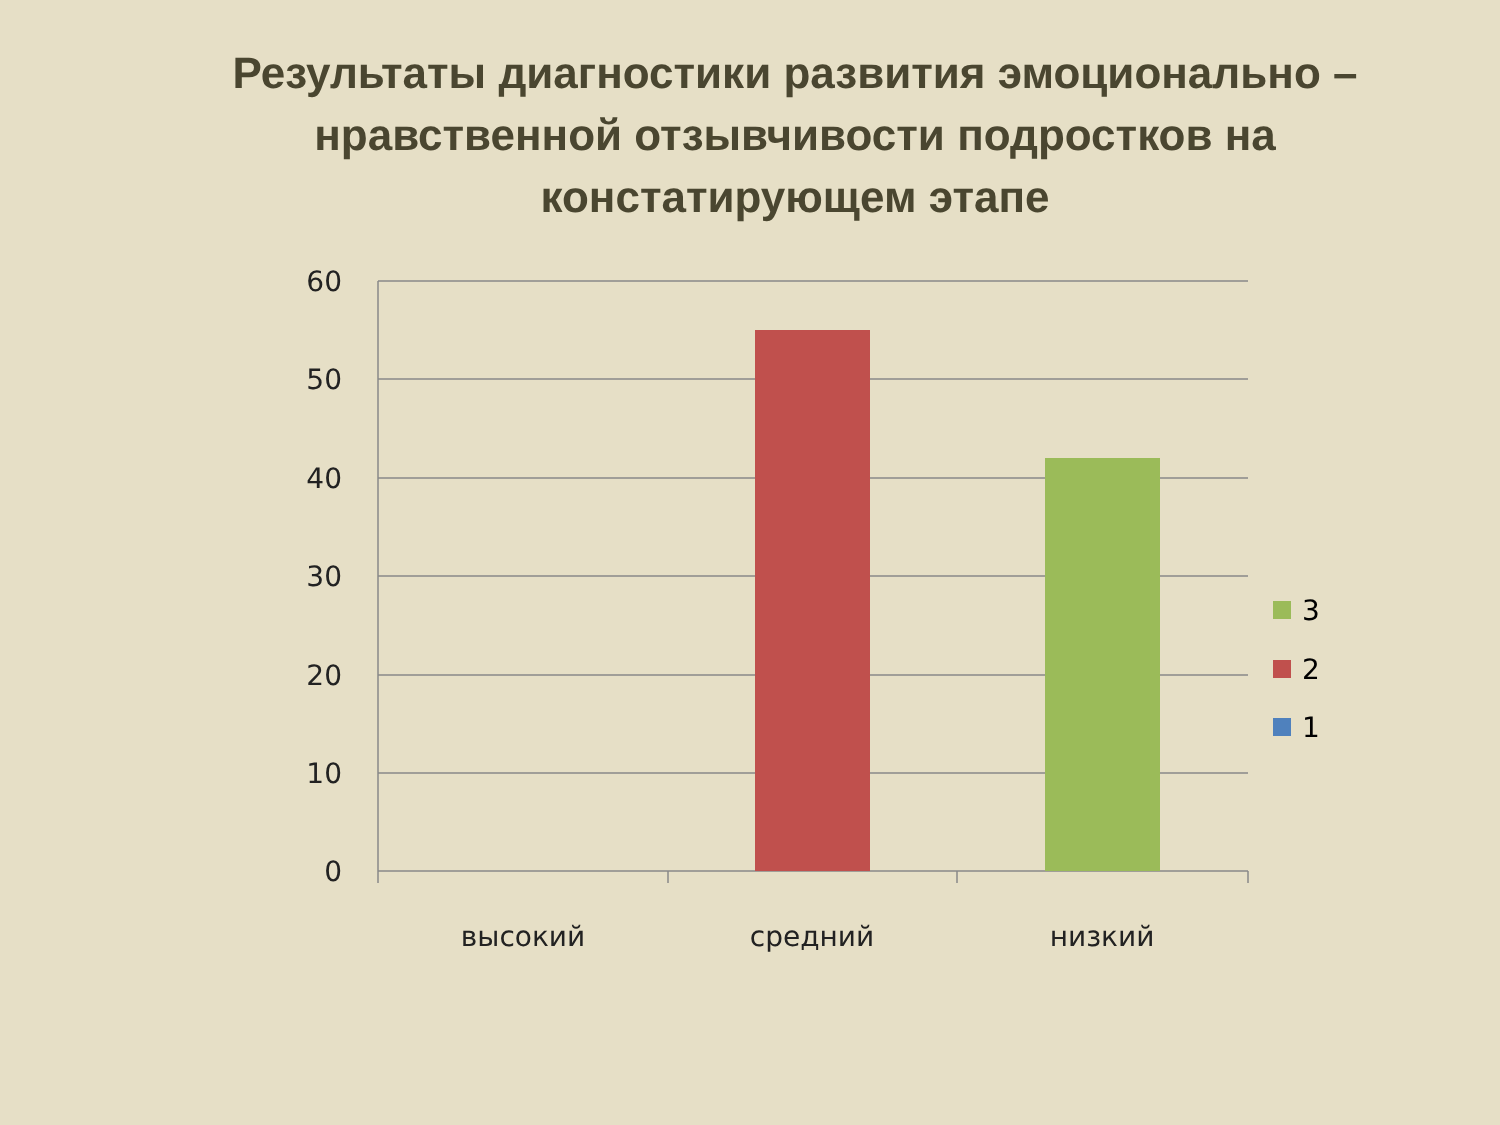Результаты диагностики развития эмоционально – нравственной отзывчивости подростков на констатирующем этапе
60
50
40
30
20
10
0
высокий
средний
низкий
3
2
1